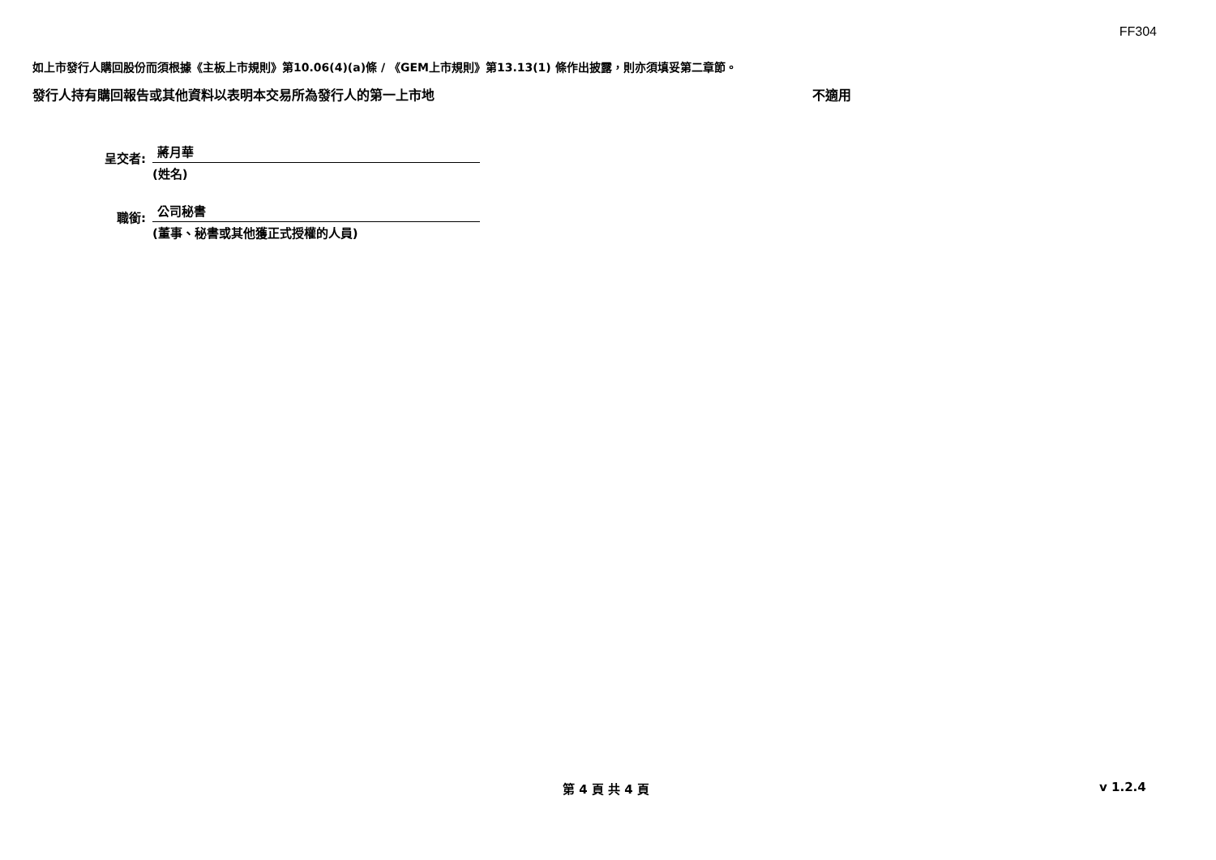FF304
如上市發行人購回股份而須根據《主板上市規則》第10.06(4)(a)條 / 《GEM上市規則》第13.13(1) 條作出披露，則亦須填妥第二章節。
發行人持有購回報告或其他資料以表明本交易所為發行人的第一上市地 不適用
呈交者:
蔣月華
(姓名)
職銜:
公司秘書
(董事、秘書或其他獲正式授權的人員)
第 4 頁 共 4 頁 v 1.2.4